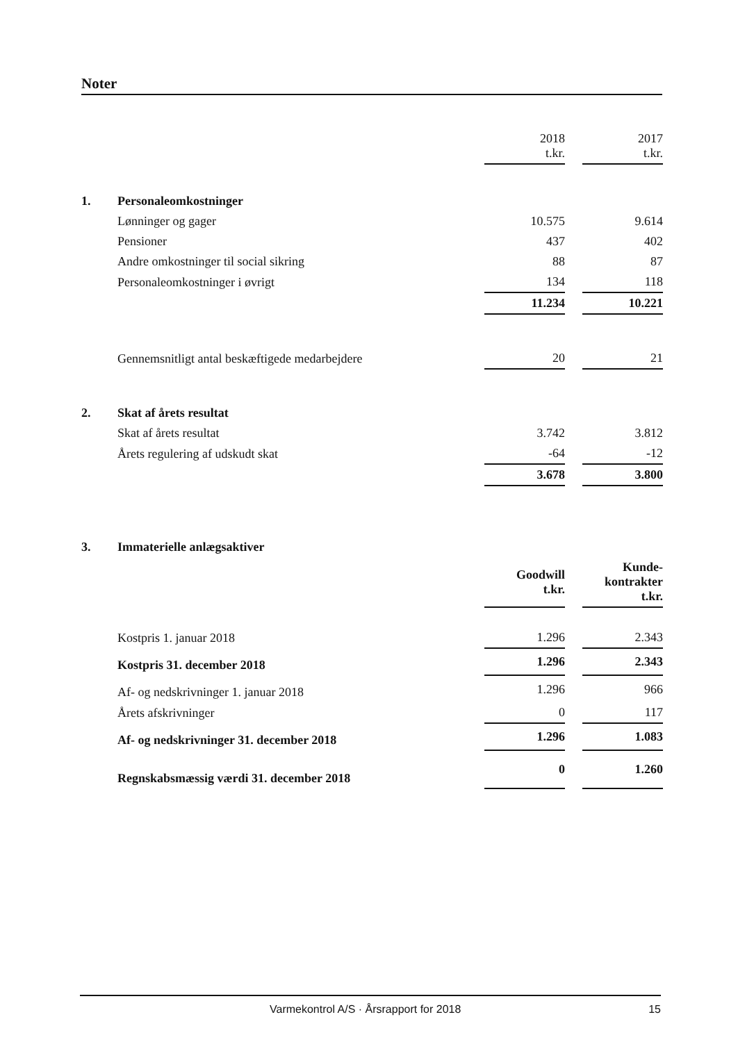Noter
| | | 2018 t.kr. | | 2017 t.kr. |
| 1. | Personaleomkostninger | | | |
| | Lønninger og gager | 10.575 | | 9.614 |
| | Pensioner | 437 | | 402 |
| | Andre omkostninger til social sikring | 88 | | 87 |
| | Personaleomkostninger i øvrigt | 134 | | 118 |
| | | 11.234 | | 10.221 |
| | Gennemsnitligt antal beskæftigede medarbejdere | 20 | | 21 |
| 2. | Skat af årets resultat | | | |
| | Skat af årets resultat | 3.742 | | 3.812 |
| | Årets regulering af udskudt skat | -64 | | -12 |
| | | 3.678 | | 3.800 |
| 3. | Immaterielle anlægsaktiver | | | |
| | | Goodwill t.kr. | | Kunde- kontrakter t.kr. |
| | Kostpris 1. januar 2018 | 1.296 | | 2.343 |
| | Kostpris 31. december 2018 | 1.296 | | 2.343 |
| | Af- og nedskrivninger 1. januar 2018 | 1.296 | | 966 |
| | Årets afskrivninger | 0 | | 117 |
| | Af- og nedskrivninger 31. december 2018 | 1.296 | | 1.083 |
| | Regnskabsmæssig værdi 31. december 2018 | 0 | | 1.260 |
Varmekontrol A/S · Årsrapport for 2018 15